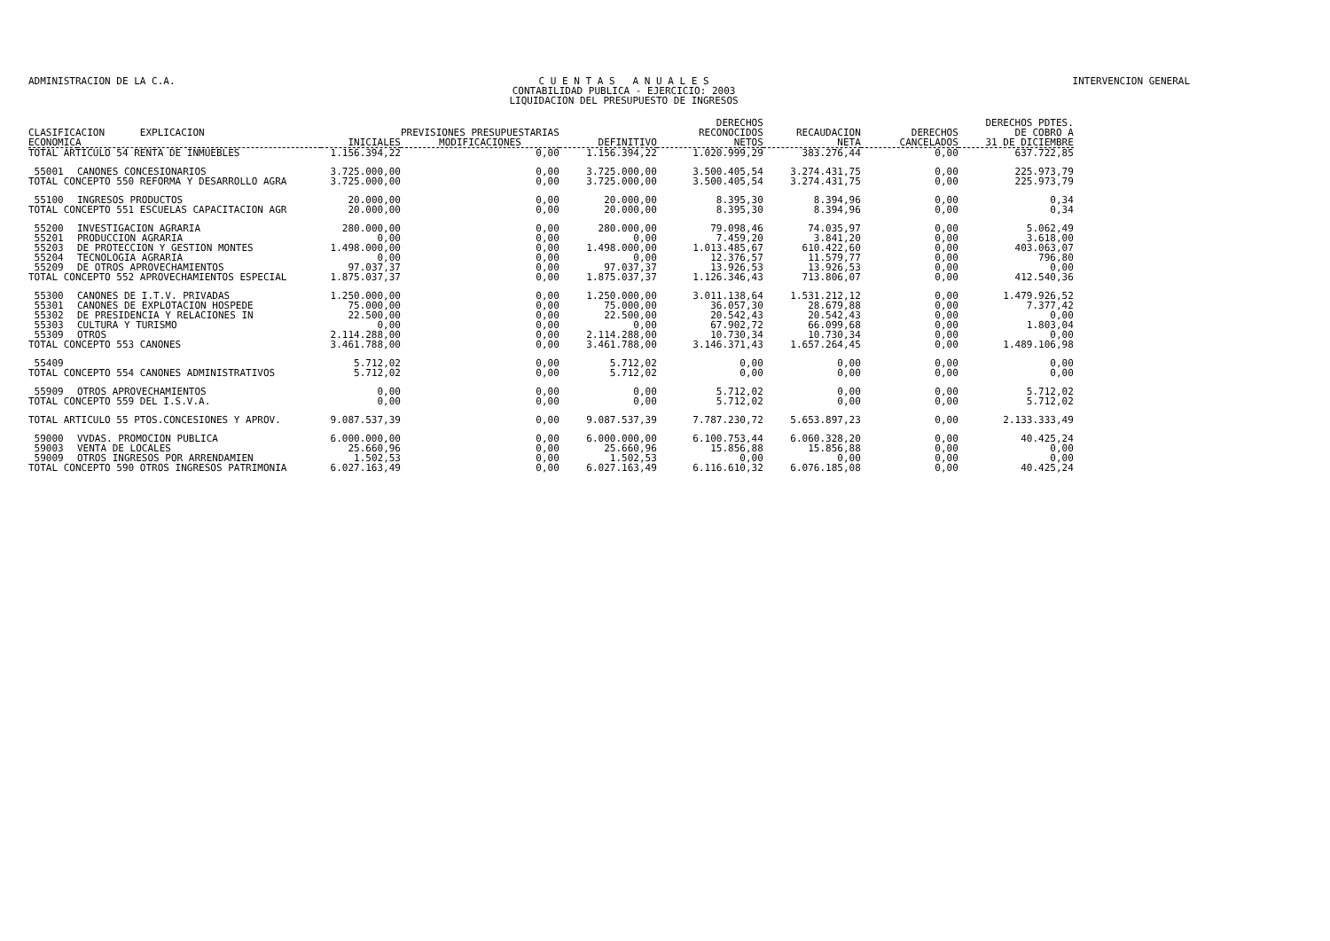ADMINISTRACION DE LA C.A. C U E N T A S A N U A L E S
CONTABILIDAD PUBLICA - EJERCICIO: 2003
LIQUIDACION DEL PRESUPUESTO DE INGRESOS
INTERVENCION GENERAL
| CLASIFICACION EXPLICACION ECONOMICA | | INICIALES | PREVISIONES PRESUPUESTARIAS MODIFICACIONES | DEFINITIVO | DERECHOS RECONOCIDOS NETOS | RECAUDACION NETA | DERECHOS CANCELADOS | DERECHOS PDTES. DE COBRO A 31 DE DICIEMBRE |
| --- | --- | --- | --- | --- | --- | --- | --- | --- |
| TOTAL ARTICULO 54 RENTA DE INMUEBLES | | 1.156.394,22 | 0,00 | 1.156.394,22 | 1.020.999,29 | 383.276,44 | 0,00 | 637.722,85 |
| 55001 | CANONES CONCESIONARIOS | 3.725.000,00 | 0,00 | 3.725.000,00 | 3.500.405,54 | 3.274.431,75 | 0,00 | 225.973,79 |
| TOTAL CONCEPTO 550 REFORMA Y DESARROLLO AGRA | | 3.725.000,00 | 0,00 | 3.725.000,00 | 3.500.405,54 | 3.274.431,75 | 0,00 | 225.973,79 |
| 55100 | INGRESOS PRODUCTOS | 20.000,00 | 0,00 | 20.000,00 | 8.395,30 | 8.394,96 | 0,00 | 0,34 |
| TOTAL CONCEPTO 551 ESCUELAS CAPACITACION AGR | | 20.000,00 | 0,00 | 20.000,00 | 8.395,30 | 8.394,96 | 0,00 | 0,34 |
| 55200 | INVESTIGACION AGRARIA | 280.000,00 | 0,00 | 280.000,00 | 79.098,46 | 74.035,97 | 0,00 | 5.062,49 |
| 55201 | PRODUCCION AGRARIA | 0,00 | 0,00 | 0,00 | 7.459,20 | 3.841,20 | 0,00 | 3.618,00 |
| 55203 | DE PROTECCION Y GESTION MONTES | 1.498.000,00 | 0,00 | 1.498.000,00 | 1.013.485,67 | 610.422,60 | 0,00 | 403.063,07 |
| 55204 | TECNOLOGIA AGRARIA | 0,00 | 0,00 | 0,00 | 12.376,57 | 11.579,77 | 0,00 | 796,80 |
| 55209 | DE OTROS APROVECHAMIENTOS | 97.037,37 | 0,00 | 97.037,37 | 13.926,53 | 13.926,53 | 0,00 | 0,00 |
| TOTAL CONCEPTO 552 APROVECHAMIENTOS ESPECIAL | | 1.875.037,37 | 0,00 | 1.875.037,37 | 1.126.346,43 | 713.806,07 | 0,00 | 412.540,36 |
| 55300 | CANONES DE I.T.V. PRIVADAS | 1.250.000,00 | 0,00 | 1.250.000,00 | 3.011.138,64 | 1.531.212,12 | 0,00 | 1.479.926,52 |
| 55301 | CANONES DE EXPLOTACION HOSPEDE | 75.000,00 | 0,00 | 75.000,00 | 36.057,30 | 28.679,88 | 0,00 | 7.377,42 |
| 55302 | DE PRESIDENCIA Y RELACIONES IN | 22.500,00 | 0,00 | 22.500,00 | 20.542,43 | 20.542,43 | 0,00 | 0,00 |
| 55303 | CULTURA Y TURISMO | 0,00 | 0,00 | 0,00 | 67.902,72 | 66.099,68 | 0,00 | 1.803,04 |
| 55309 | OTROS | 2.114.288,00 | 0,00 | 2.114.288,00 | 10.730,34 | 10.730,34 | 0,00 | 0,00 |
| TOTAL CONCEPTO 553 CANONES | | 3.461.788,00 | 0,00 | 3.461.788,00 | 3.146.371,43 | 1.657.264,45 | 0,00 | 1.489.106,98 |
| 55409 | | 5.712,02 | 0,00 | 5.712,02 | 0,00 | 0,00 | 0,00 | 0,00 |
| TOTAL CONCEPTO 554 CANONES ADMINISTRATIVOS | | 5.712,02 | 0,00 | 5.712,02 | 0,00 | 0,00 | 0,00 | 0,00 |
| 55909 | OTROS APROVECHAMIENTOS | 0,00 | 0,00 | 0,00 | 5.712,02 | 0,00 | 0,00 | 5.712,02 |
| TOTAL CONCEPTO 559 DEL I.S.V.A. | | 0,00 | 0,00 | 0,00 | 5.712,02 | 0,00 | 0,00 | 5.712,02 |
| TOTAL ARTICULO 55 PTOS.CONCESIONES Y APROV. | | 9.087.537,39 | 0,00 | 9.087.537,39 | 7.787.230,72 | 5.653.897,23 | 0,00 | 2.133.333,49 |
| 59000 | VVDAS. PROMOCION PUBLICA | 6.000.000,00 | 0,00 | 6.000.000,00 | 6.100.753,44 | 6.060.328,20 | 0,00 | 40.425,24 |
| 59003 | VENTA DE LOCALES | 25.660,96 | 0,00 | 25.660,96 | 15.856,88 | 15.856,88 | 0,00 | 0,00 |
| 59009 | OTROS INGRESOS POR ARRENDAMIEN | 1.502,53 | 0,00 | 1.502,53 | 0,00 | 0,00 | 0,00 | 0,00 |
| TOTAL CONCEPTO 590 OTROS INGRESOS PATRIMONIA | | 6.027.163,49 | 0,00 | 6.027.163,49 | 6.116.610,32 | 6.076.185,08 | 0,00 | 40.425,24 |